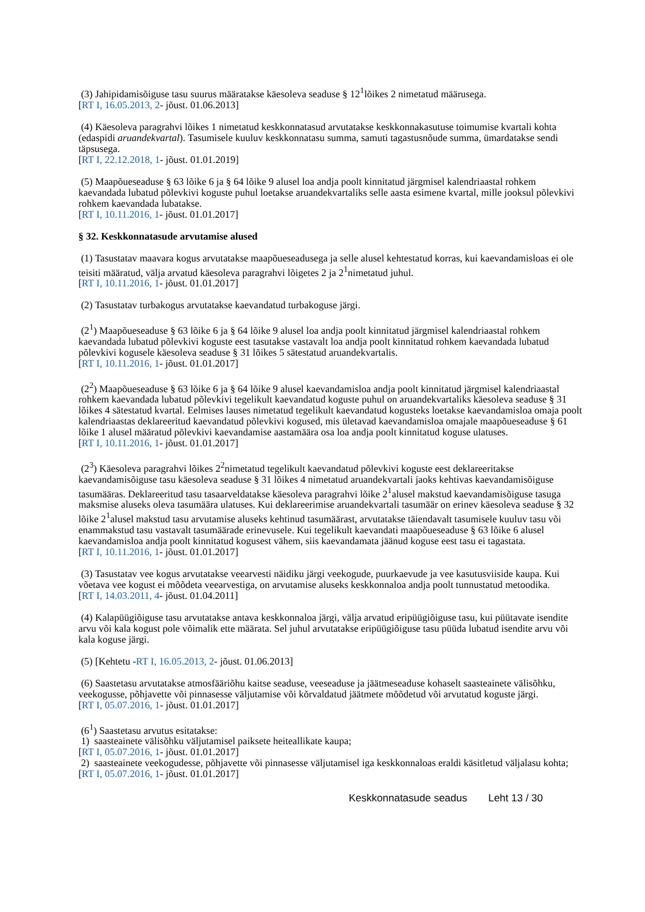(3) Jahipidamisõiguse tasu suurus määratakse käesoleva seaduse § 12<sup>1</sup>lõikes 2 nimetatud määrusega.
[RT I, 16.05.2013, 2- jõust. 01.06.2013]
(4) Käesoleva paragrahvi lõikes 1 nimetatud keskkonnatasud arvutatakse keskkonnakasutuse toimumise kvartali kohta (edaspidi aruandekvartal). Tasumisele kuuluv keskkonnatasu summa, samuti tagastusnõude summa, ümardatakse sendi täpsusega.
[RT I, 22.12.2018, 1- jõust. 01.01.2019]
(5) Maapõueseaduse § 63 lõike 6 ja § 64 lõike 9 alusel loa andja poolt kinnitatud järgmisel kalendriaastal rohkem kaevandada lubatud põlevkivi koguste puhul loetakse aruandekvartaliks selle aasta esimene kvartal, mille jooksul põlevkivi rohkem kaevandada lubatakse.
[RT I, 10.11.2016, 1- jõust. 01.01.2017]
§ 32. Keskkonnatasude arvutamise alused
(1) Tasustatav maavara kogus arvutatakse maapõueseadusega ja selle alusel kehtestatud korras, kui kaevandamisloas ei ole teisiti määratud, välja arvatud käesoleva paragrahvi lõigetes 2 ja 2<sup>1</sup>nimetatud juhul.
[RT I, 10.11.2016, 1- jõust. 01.01.2017]
(2) Tasustatav turbakogus arvutatakse kaevandatud turbakoguse järgi.
(2<sup>1</sup>) Maapõueseaduse § 63 lõike 6 ja § 64 lõike 9 alusel loa andja poolt kinnitatud järgmisel kalendriaastal rohkem kaevandada lubatud põlevkivi koguste eest tasutakse vastavalt loa andja poolt kinnitatud rohkem kaevandada lubatud põlevkivi kogusele käesoleva seaduse § 31 lõikes 5 sätestatud aruandekvartalis.
[RT I, 10.11.2016, 1- jõust. 01.01.2017]
(2<sup>2</sup>) Maapõueseaduse § 63 lõike 6 ja § 64 lõike 9 alusel kaevandamisloa andja poolt kinnitatud järgmisel kalendriaastal rohkem kaevandada lubatud põlevkivi tegelikult kaevandatud koguste puhul on aruandekvartaliks käesoleva seaduse § 31 lõikes 4 sätestatud kvartal. Eelmises lauses nimetatud tegelikult kaevandatud kogusteks loetakse kaevandamisloa omaja poolt kalendriaastas deklareeritud kaevandatud põlevkivi kogused, mis ületavad kaevandamisloa omajale maapõueseaduse § 61 lõike 1 alusel määratud põlevkivi kaevandamise aastamäära osa loa andja poolt kinnitatud koguse ulatuses.
[RT I, 10.11.2016, 1- jõust. 01.01.2017]
(2<sup>3</sup>) Käesoleva paragrahvi lõikes 2<sup>2</sup>nimetatud tegelikult kaevandatud põlevkivi koguste eest deklareeritakse kaevandamisõiguse tasu käesoleva seaduse § 31 lõikes 4 nimetatud aruandekvartali jaoks kehtivas kaevandamisõiguse tasumääras. Deklareeritud tasu tasaarveldatakse käesoleva paragrahvi lõike 2<sup>1</sup>alusel makstud kaevandamisõiguse tasuga maksmise aluseks oleva tasumäära ulatuses. Kui deklareerimise aruandekvartali tasumäär on erinev käesoleva seaduse § 32 lõike 2<sup>1</sup>alusel makstud tasu arvutamise aluseks kehtinud tasumäärast, arvutatakse täiendavalt tasumisele kuuluv tasu või enammakstud tasu vastavalt tasumäärade erinevusele. Kui tegelikult kaevandati maapõueseaduse § 63 lõike 6 alusel kaevandamisloa andja poolt kinnitatud kogusest vähem, siis kaevandamata jäänud koguse eest tasu ei tagastata.
[RT I, 10.11.2016, 1- jõust. 01.01.2017]
(3) Tasustatav vee kogus arvutatakse veearvesti näidiku järgi veekogude, puurkaevude ja vee kasutusviiside kaupa. Kui võetava vee kogust ei mõõdeta veearvestiga, on arvutamise aluseks keskkonnaloa andja poolt tunnustatud metoodika.
[RT I, 14.03.2011, 4- jõust. 01.04.2011]
(4) Kalapüügiõiguse tasu arvutatakse antava keskkonnaloa järgi, välja arvatud eripüügiõiguse tasu, kui püütavate isendite arvu või kala kogust pole võimalik ette määrata. Sel juhul arvutatakse eripüügiõiguse tasu püüda lubatud isendite arvu või kala koguse järgi.
(5) [Kehtetu -RT I, 16.05.2013, 2- jõust. 01.06.2013]
(6) Saastetasu arvutatakse atmosfääriõhu kaitse seaduse, veeseaduse ja jäätmeseaduse kohaselt saasteainete välisõhku, veekogusse, põhjavette või pinnasesse väljutamise või kõrvaldatud jäätmete mõõdetud või arvutatud koguste järgi.
[RT I, 05.07.2016, 1- jõust. 01.01.2017]
(6<sup>1</sup>) Saastetasu arvutus esitatakse:
1) saasteainete välisõhku väljutamisel paiksete heiteallikate kaupa;
[RT I, 05.07.2016, 1- jõust. 01.01.2017]
2) saasteainete veekogudesse, põhjavette või pinnasesse väljutamisel iga keskkonnaloas eraldi käsitletud väljalasu kohta;
[RT I, 05.07.2016, 1- jõust. 01.01.2017]
Keskkonnatasude seadus Leht 13 / 30